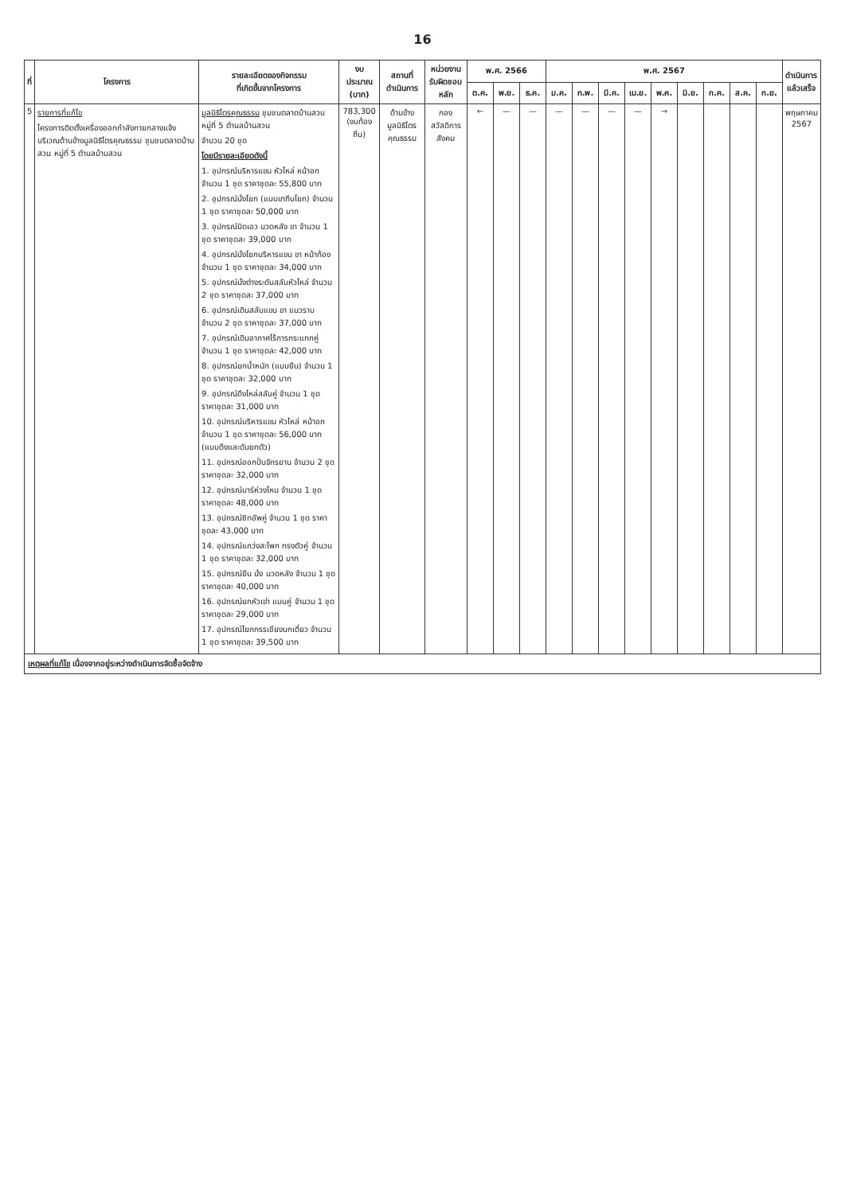16
| ที่ | โครงการ | รายละเอียดของกิจกรรม ที่เกิดขึ้นจากโครงการ | งบประมาณ (บาท) | สถานที่ ดำเนินการ | หน่วยงาน รับผิดชอบหลัก | พ.ศ. 2566 | | | พ.ศ. 2567 | | | | | | | | | ดำเนินการ แล้วเสร็จ |
| --- | --- | --- | --- | --- | --- | --- | --- | --- | --- | --- | --- | --- | --- | --- | --- | --- | --- | --- |
| | | | | | | ต.ค. | พ.ย. | ธ.ค. | ม.ค. | ก.พ. | มี.ค. | เม.ย. | พ.ค. | มิ.ย. | ก.ค. | ส.ค. | ก.ย. | |
| 5 | รายการที่แก้ไข โครงการติดตั้งเครื่องออกกำลังกายกลางแจ้ง บริเวณด้านข้างมูลนิธิไตรคุณธรรม ชุมชนตลาดบ้านสวน หมู่ที่ 5 ตำบลบ้านสวน | มูลนิธิไตรคุณธรรม ชุมชนตลาดบ้านสวน หมู่ที่ 5 ตำบลบ้านสวน จำนวน 20 ชุด โดยมีรายละเอียดดังนี้ 1. อุปกรณ์บริหารแขน หัวไหล่ หน้าอก จำนวน 1 ชุด ราคาชุดละ 55,800 บาท 2. อุปกรณ์นั่งโยก (แบบขาถีบโยก) จำนวน 1 ชุด ราคาชุดละ 50,000 บาท 3. อุปกรณ์บิดเอว นวดหลัง ขา จำนวน 1 ชุด ราคาชุดละ 39,000 บาท 4. อุปกรณ์นั่งโยกบริหารแขน ขา หน้าท้อง จำนวน 1 ชุด ราคาชุดละ 34,000 บาท 5. อุปกรณ์นั่งต่างระดับสลับหัวไหล่ จำนวน 2 ชุด ราคาชุดละ 37,000 บาท 6. อุปกรณ์เดินสลับแขน ขา แนวราบ จำนวน 2 ชุด ราคาชุดละ 37,000 บาท 7. อุปกรณ์เดินอากาศไร้การกระแทกคู่ จำนวน 1 ชุด ราคาชุดละ 42,000 บาท 8. อุปกรณ์ยกน้ำหนัก (แบบยืน) จำนวน 1 ชุด ราคาชุดละ 32,000 บาท 9. อุปกรณ์ดึงไหล่สลับคู่ จำนวน 1 ชุด ราคาชุดละ 31,000 บาท 10. อุปกรณ์บริหารแขน หัวไหล่ หน้าอก จำนวน 1 ชุด ราคาชุดละ 56,000 บาท (แบบดึงและดันยกตัว) 11. อุปกรณ์ออกปั่นจักรยาน จำนวน 2 ชุด ราคาชุดละ 32,000 บาท 12. อุปกรณ์บาร์ห่วงโหน จำนวน 1 ชุด ราคาชุดละ 48,000 บาท 13. อุปกรณ์ซิทอัพคู่ จำนวน 1 ชุด ราคาชุดละ 43,000 บาท 14. อุปกรณ์แกว่งสะโพก ทรงตัวคู่ จำนวน 1 ชุด ราคาชุดละ 32,000 บาท 15. อุปกรณ์ยืน นั่ง นวดหลัง จำนวน 1 ชุด ราคาชุดละ 40,000 บาท 16. อุปกรณ์ยกหัวเข่า แบบคู่ จำนวน 1 ชุด ราคาชุดละ 29,000 บาท 17. อุปกรณ์โยกกรรเชียงบกเดี่ยว จำนวน 1 ชุด ราคาชุดละ 39,500 บาท | 783,300 (งบท้องถิ่น) | ด้านข้าง มูลนิธิไตรคุณธรรม | กอง สวัสดิการสังคม | ← | — | — | — | — | — | — | → | | | | | พฤษภาคม 2567 |
เหตุผลที่แก้ไข เนื่องจากอยู่ระหว่างดำเนินการจัดซื้อจัดจ้าง